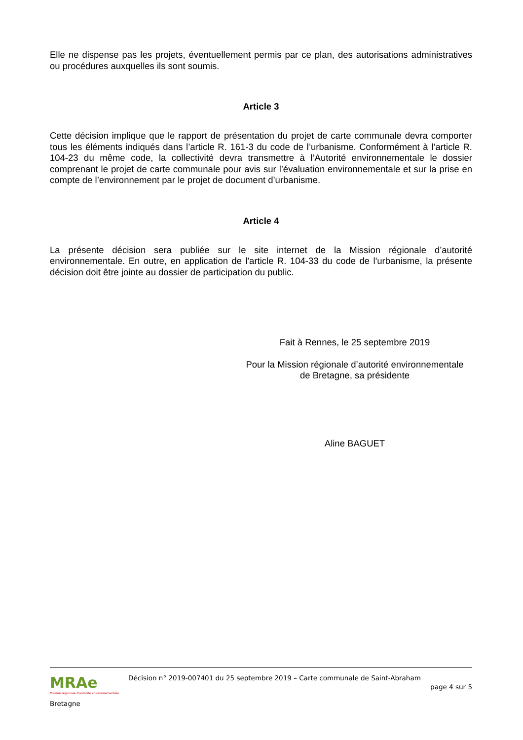Elle ne dispense pas les projets, éventuellement permis par ce plan, des autorisations administratives ou procédures auxquelles ils sont soumis.
Article 3
Cette décision implique que le rapport de présentation du projet de carte communale devra comporter tous les éléments indiqués dans l’article R. 161-3 du code de l’urbanisme. Conformément à l’article R. 104-23 du même code, la collectivité devra transmettre à l’Autorité environnementale le dossier comprenant le projet de carte communale pour avis sur l’évaluation environnementale et sur la prise en compte de l’environnement par le projet de document d’urbanisme.
Article 4
La présente décision sera publiée sur le site internet de la Mission régionale d’autorité environnementale. En outre, en application de l'article R. 104-33 du code de l'urbanisme, la présente décision doit être jointe au dossier de participation du public.
Fait à Rennes, le 25 septembre 2019
Pour la Mission régionale d’autorité environnementale
de Bretagne, sa présidente
Aline BAGUET
MRAe
Mission régionale d'autorité environnementale
Bretagne
Décision n° 2019-007401 du 25 septembre 2019 – Carte communale de Saint-Abraham
page 4 sur 5